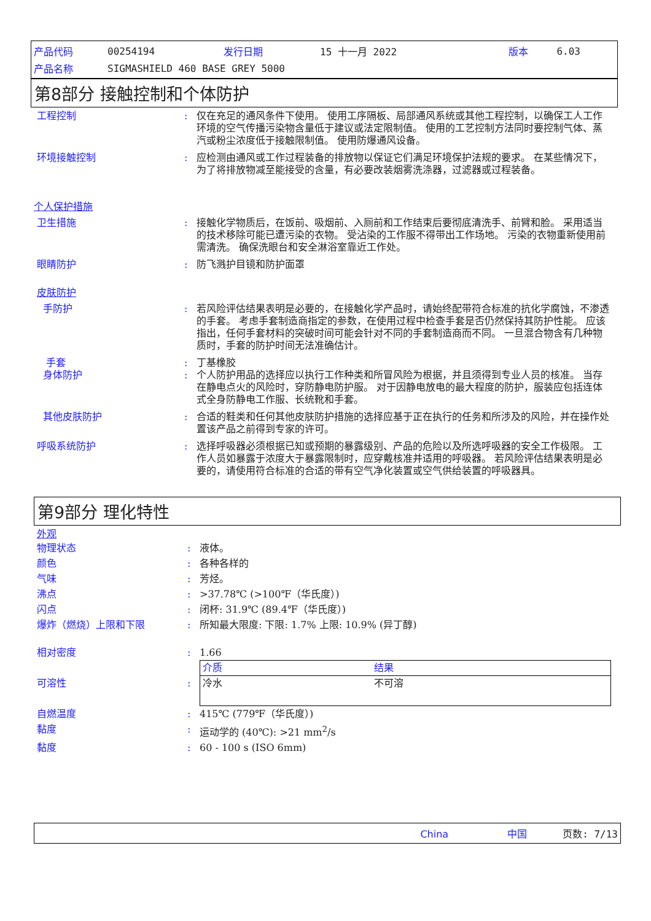| 产品代码 | 00254194 | 发行日期 | 15 十一月 2022 | 版本 | 6.03 |
| 产品名称 | SIGMASHIELD 460 BASE GREY 5000 | | | | |
第8部分 接触控制和个体防护
工程控制 : 仅在充足的通风条件下使用。 使用工序隔板、局部通风系统或其他工程控制，以确保工人工作环境的空气传播污染物含量低于建议或法定限制值。 使用的工艺控制方法同时要控制气体、蒸汽或粉尘浓度低于接触限制值。 使用防爆通风设备。
环境接触控制 : 应检测由通风或工作过程装备的排放物以保证它们满足环境保护法规的要求。 在某些情况下，为了将排放物减至能接受的含量，有必要改装烟雾洗涤器，过滤器或过程装备。
个人保护措施
卫生措施 : 接触化学物质后，在饭前、吸烟前、入厕前和工作结束后要彻底清洗手、前臂和脸。 采用适当的技术移除可能已遭污染的衣物。 受沾染的工作服不得带出工作场地。 污染的衣物重新使用前需清洗。 确保洗眼台和安全淋浴室靠近工作处。
眼睛防护 : 防飞溅护目镜和防护面罩
皮肤防护
手防护 : 若风险评估结果表明是必要的，在接触化学产品时，请始终配带符合标准的抗化学腐蚀，不渗透的手套。 考虑手套制造商指定的参数，在使用过程中检查手套是否仍然保持其防护性能。 应该指出，任何手套材料的突破时间可能会针对不同的手套制造商而不同。 一旦混合物含有几种物质时，手套的防护时间无法准确估计。
手套 : 丁基橡胶
身体防护 : 个人防护用品的选择应以执行工作种类和所冒风险为根据，并且须得到专业人员的核准。 当存在静电点火的风险时，穿防静电防护服。 对于因静电放电的最大程度的防护，服装应包括连体式全身防静电工作服、长统靴和手套。
其他皮肤防护 : 合适的鞋类和任何其他皮肤防护措施的选择应基于正在执行的任务和所涉及的风险，并在操作处置该产品之前得到专家的许可。
呼吸系统防护 : 选择呼吸器必须根据已知或预期的暴露级别、产品的危险以及所选呼吸器的安全工作极限。 工作人员如暴露于浓度大于暴露限制时，应穿戴核准并适用的呼吸器。 若风险评估结果表明是必要的，请使用符合标准的合适的带有空气净化装置或空气供给装置的呼吸器具。
第9部分 理化特性
外观
物理状态 : 液体。
颜色 : 各种各样的
气味 : 芳烃。
沸点 : >37.78℃ (>100℉（华氏度）)
闪点 : 闭杯: 31.9℃ (89.4℉（华氏度）)
爆炸（燃烧）上限和下限 : 所知最大限度: 下限: 1.7% 上限: 10.9% (异丁醇)
相对密度 : 1.66
可溶性 :
| 介质 | 结果 |
| --- | --- |
| 冷水 | 不可溶 |
自燃温度 : 415℃ (779℉（华氏度）)
黏度 : 运动学的 (40℃): >21 mm<sup>2</sup>/s
黏度 : 60 - 100 s (ISO 6mm)
China 中国 页数: 7/13